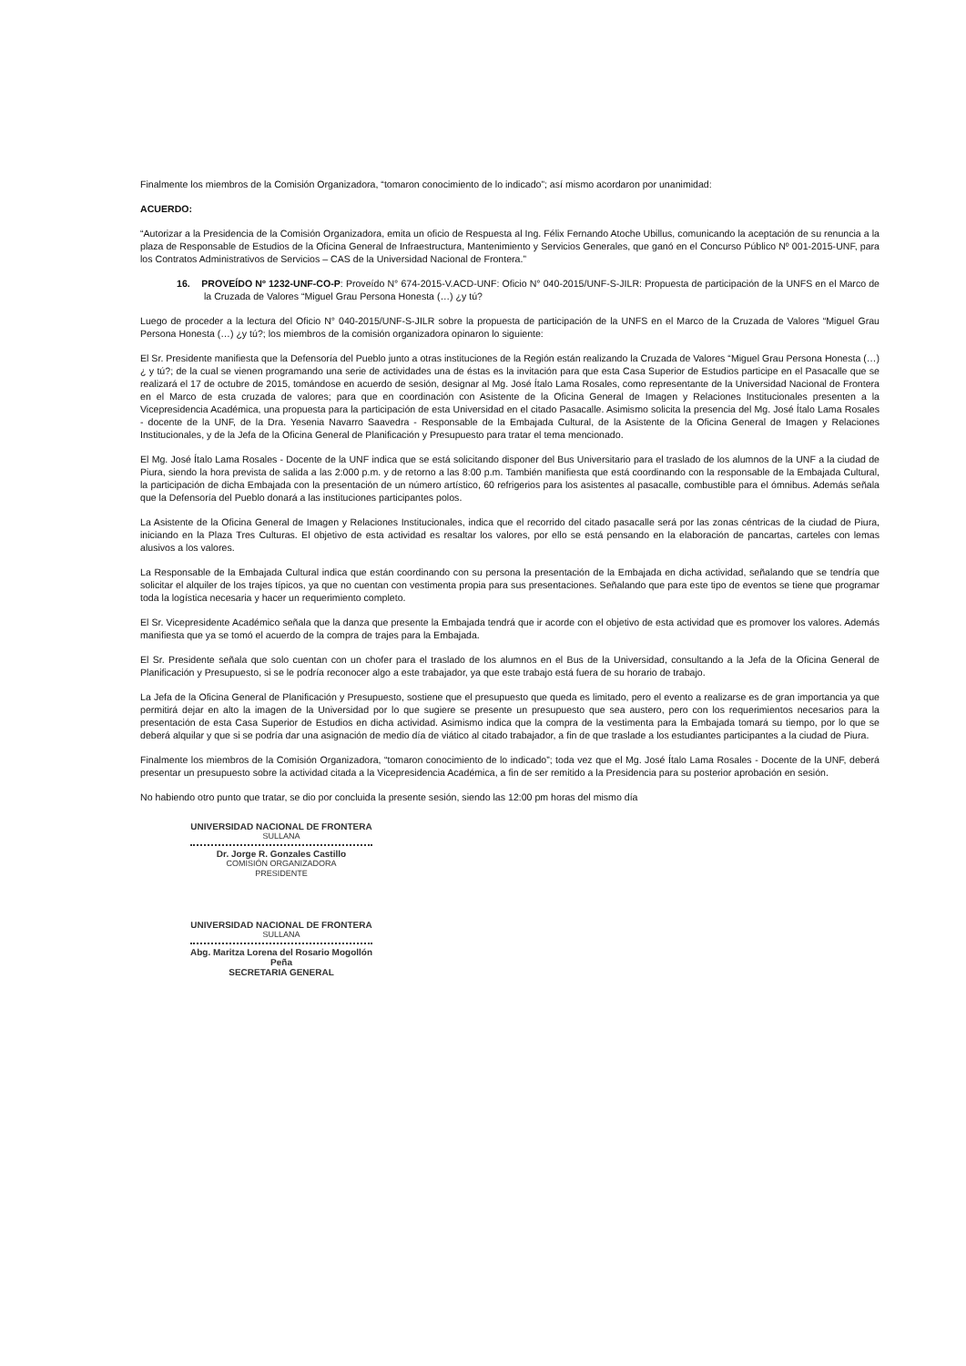Finalmente los miembros de la Comisión Organizadora, “tomaron conocimiento de lo indicado”; así mismo acordaron por unanimidad:
ACUERDO:
“Autorizar a la Presidencia de la Comisión Organizadora, emita un oficio de Respuesta al Ing. Félix Fernando Atoche Ubillus, comunicando la aceptación de su renuncia a la plaza de Responsable de Estudios de la Oficina General de Infraestructura, Mantenimiento y Servicios Generales, que ganó en el Concurso Público Nº 001-2015-UNF, para los Contratos Administrativos de Servicios – CAS de la Universidad Nacional de Frontera.”
16. PROVEÍDO Nº 1232-UNF-CO-P: Proveído N° 674-2015-V.ACD-UNF: Oficio N° 040-2015/UNF-S-JILR: Propuesta de participación de la UNFS en el Marco de la Cruzada de Valores “Miguel Grau Persona Honesta (…) ¿y tú?
Luego de proceder a la lectura del Oficio N° 040-2015/UNF-S-JILR sobre la propuesta de participación de la UNFS en el Marco de la Cruzada de Valores “Miguel Grau Persona Honesta (…) ¿y tú?; los miembros de la comisión organizadora opinaron lo siguiente:
El Sr. Presidente manifiesta que la Defensoría del Pueblo junto a otras instituciones de la Región están realizando la Cruzada de Valores “Miguel Grau Persona Honesta (…) ¿ y tú?; de la cual se vienen programando una serie de actividades una de éstas es la invitación para que esta Casa Superior de Estudios participe en el Pasacalle que se realizará el 17 de octubre de 2015, tomándose en acuerdo de sesión, designar al Mg. José Ítalo Lama Rosales, como representante de la Universidad Nacional de Frontera en el Marco de esta cruzada de valores; para que en coordinación con Asistente de la Oficina General de Imagen y Relaciones Institucionales presenten a la Vicepresidencia Académica, una propuesta para la participación de esta Universidad en el citado Pasacalle. Asimismo solicita la presencia del Mg. José Ítalo Lama Rosales - docente de la UNF, de la Dra. Yesenia Navarro Saavedra - Responsable de la Embajada Cultural, de la Asistente de la Oficina General de Imagen y Relaciones Institucionales, y de la Jefa de la Oficina General de Planificación y Presupuesto para tratar el tema mencionado.
El Mg. José Ítalo Lama Rosales - Docente de la UNF indica que se está solicitando disponer del Bus Universitario para el traslado de los alumnos de la UNF a la ciudad de Piura, siendo la hora prevista de salida a las 2:000 p.m. y de retorno a las 8:00 p.m. También manifiesta que está coordinando con la responsable de la Embajada Cultural, la participación de dicha Embajada con la presentación de un número artístico, 60 refrigerios para los asistentes al pasacalle, combustible para el ómnibus. Además señala que la Defensoría del Pueblo donará a las instituciones participantes polos.
La Asistente de la Oficina General de Imagen y Relaciones Institucionales, indica que el recorrido del citado pasacalle será por las zonas céntricas de la ciudad de Piura, iniciando en la Plaza Tres Culturas. El objetivo de esta actividad es resaltar los valores, por ello se está pensando en la elaboración de pancartas, carteles con lemas alusivos a los valores.
La Responsable de la Embajada Cultural indica que están coordinando con su persona la presentación de la Embajada en dicha actividad, señalando que se tendría que solicitar el alquiler de los trajes típicos, ya que no cuentan con vestimenta propia para sus presentaciones. Señalando que para este tipo de eventos se tiene que programar toda la logística necesaria y hacer un requerimiento completo.
El Sr. Vicepresidente Académico señala que la danza que presente la Embajada tendrá que ir acorde con el objetivo de esta actividad que es promover los valores. Además manifiesta que ya se tomó el acuerdo de la compra de trajes para la Embajada.
El Sr. Presidente señala que solo cuentan con un chofer para el traslado de los alumnos en el Bus de la Universidad, consultando a la Jefa de la Oficina General de Planificación y Presupuesto, si se le podría reconocer algo a este trabajador, ya que este trabajo está fuera de su horario de trabajo.
La Jefa de la Oficina General de Planificación y Presupuesto, sostiene que el presupuesto que queda es limitado, pero el evento a realizarse es de gran importancia ya que permitirá dejar en alto la imagen de la Universidad por lo que sugiere se presente un presupuesto que sea austero, pero con los requerimientos necesarios para la presentación de esta Casa Superior de Estudios en dicha actividad. Asimismo indica que la compra de la vestimenta para la Embajada tomará su tiempo, por lo que se deberá alquilar y que si se podría dar una asignación de medio día de viático al citado trabajador, a fin de que traslade a los estudiantes participantes a la ciudad de Piura.
Finalmente los miembros de la Comisión Organizadora, “tomaron conocimiento de lo indicado”; toda vez que el Mg. José Ítalo Lama Rosales - Docente de la UNF, deberá presentar un presupuesto sobre la actividad citada a la Vicepresidencia Académica, a fin de ser remitido a la Presidencia para su posterior aprobación en sesión.
No habiendo otro punto que tratar, se dio por concluida la presente sesión, siendo las 12:00 pm horas del mismo día
UNIVERSIDAD NACIONAL DE FRONTERA
SULLANA
Dr. Jorge R. Gonzales Castillo
COMISIÓN ORGANIZADORA
PRESIDENTE
UNIVERSIDAD NACIONAL DE FRONTERA
SULLANA
Abg. Maritza Lorena del Rosario Mogollón Peña
SECRETARIA GENERAL